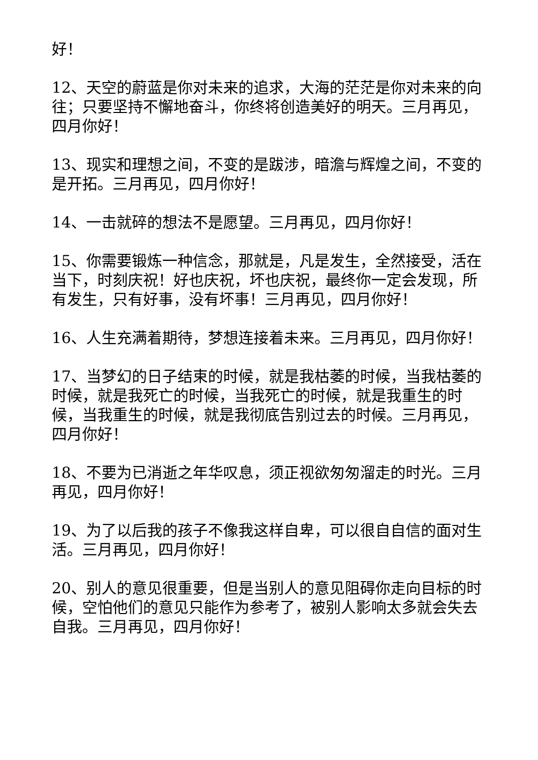好！
12、天空的蔚蓝是你对未来的追求，大海的茫茫是你对未来的向往；只要坚持不懈地奋斗，你终将创造美好的明天。三月再见，四月你好！
13、现实和理想之间，不变的是跋涉，暗澹与辉煌之间，不变的是开拓。三月再见，四月你好！
14、一击就碎的想法不是愿望。三月再见，四月你好！
15、你需要锻炼一种信念，那就是，凡是发生，全然接受，活在当下，时刻庆祝！好也庆祝，坏也庆祝，最终你一定会发现，所有发生，只有好事，没有坏事！三月再见，四月你好！
16、人生充满着期待，梦想连接着未来。三月再见，四月你好！
17、当梦幻的日子结束的时候，就是我枯萎的时候，当我枯萎的时候，就是我死亡的时候，当我死亡的时候，就是我重生的时候，当我重生的时候，就是我彻底告别过去的时候。三月再见，四月你好！
18、不要为已消逝之年华叹息，须正视欲匆匆溜走的时光。三月再见，四月你好！
19、为了以后我的孩子不像我这样自卑，可以很自自信的面对生活。三月再见，四月你好！
20、别人的意见很重要，但是当别人的意见阻碍你走向目标的时候，空怕他们的意见只能作为参考了，被别人影响太多就会失去自我。三月再见，四月你好！